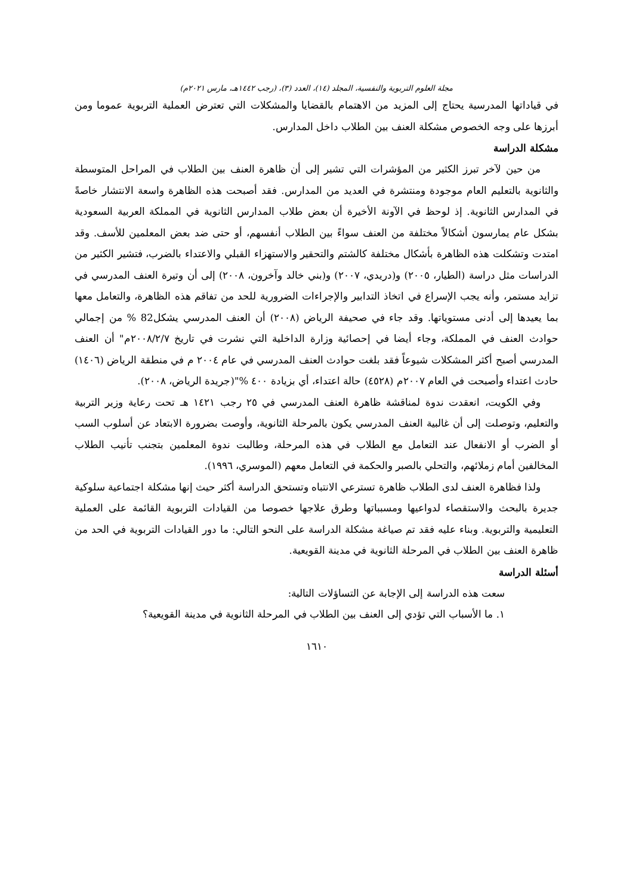مجلة العلوم التربوية والنفسية، المجلد (١٤)، العدد (٣)، (رجب ١٤٤٢هـ، مارس ٢٠٢١م)
في قياداتها المدرسية يحتاج إلى المزيد من الاهتمام بالقضايا والمشكلات التي تعترض العملية التربوية عموما ومن أبرزها على وجه الخصوص مشكلة العنف بين الطلاب داخل المدارس.
مشكلة الدراسة
من حين لآخر تبرز الكثير من المؤشرات التي تشير إلى أن ظاهرة العنف بين الطلاب في المراحل المتوسطة والثانوية بالتعليم العام موجودة ومنتشرة في العديد من المدارس. فقد أصبحت هذه الظاهرة واسعة الانتشار خاصةً في المدارس الثانوية. إذ لوحظ في الآونة الأخيرة أن بعض طلاب المدارس الثانوية في المملكة العربية السعودية بشكل عام يمارسون أشكالاً مختلفة من العنف سواءً بين الطلاب أنفسهم، أو حتى ضد بعض المعلمين للأسف. وقد امتدت وتشكلت هذه الظاهرة بأشكال مختلفة كالشتم والتحقير والاستهزاء القبلي والاعتداء بالضرب، فتشير الكثير من الدراسات مثل دراسة (الطيار، ٢٠٠٥) و(دريدي، ٢٠٠٧) و(بني خالد وآخرون، ٢٠٠٨) إلى أن وتيرة العنف المدرسي في تزايد مستمر، وأنه يجب الإسراع في اتخاذ التدابير والإجراءات الضرورية للحد من تفاقم هذه الظاهرة، والتعامل معها بما يعيدها إلى أدنى مستوياتها. وقد جاء في صحيفة الرياض (٢٠٠٨) أن العنف المدرسي يشكل82 % من إجمالي حوادث العنف في المملكة، وجاء أيضا في إحصائية وزارة الداخلية التي نشرت في تاريخ ٢٠٠٨/٢/٧م" أن العنف المدرسي أصبح أكثر المشكلات شيوعاً فقد بلغت حوادث العنف المدرسي في عام ٢٠٠٤ م في منطقة الرياض (١٤٠٦) حادث اعتداء وأصبحت في العام ٢٠٠٧م (٤٥٢٨) حالة اعتداء، أي بزيادة ٤٠٠ %"(جريدة الرياض، ٢٠٠٨).
وفي الكويت، انعقدت ندوة لمناقشة ظاهرة العنف المدرسي في ٢٥ رجب ١٤٢١ هـ تحت رعاية وزير التربية والتعليم، وتوصلت إلى أن غالبية العنف المدرسي يكون بالمرحلة الثانوية، وأوصت بضرورة الابتعاد عن أسلوب السب أو الضرب أو الانفعال عند التعامل مع الطلاب في هذه المرحلة، وطالبت ندوة المعلمين بتجنب تأنيب الطلاب المخالفين أمام زملائهم، والتحلي بالصبر والحكمة في التعامل معهم (الموسري، ١٩٩٦).
ولذا فظاهرة العنف لدى الطلاب ظاهرة تسترعي الانتباه وتستحق الدراسة أكثر حيث إنها مشكلة اجتماعية سلوكية جديرة بالبحث والاستقصاء لدواعيها ومسبباتها وطرق علاجها خصوصا من القيادات التربوية القائمة على العملية التعليمية والتربوية. وبناء عليه فقد تم صياغة مشكلة الدراسة على النحو التالي: ما دور القيادات التربوية في الحد من ظاهرة العنف بين الطلاب في المرحلة الثانوية في مدينة القويعية.
أسئلة الدراسة
سعت هذه الدراسة إلى الإجابة عن التساؤلات التالية:
١. ما الأسباب التي تؤدي إلى العنف بين الطلاب في المرحلة الثانوية في مدينة القويعية؟
١٦١٠